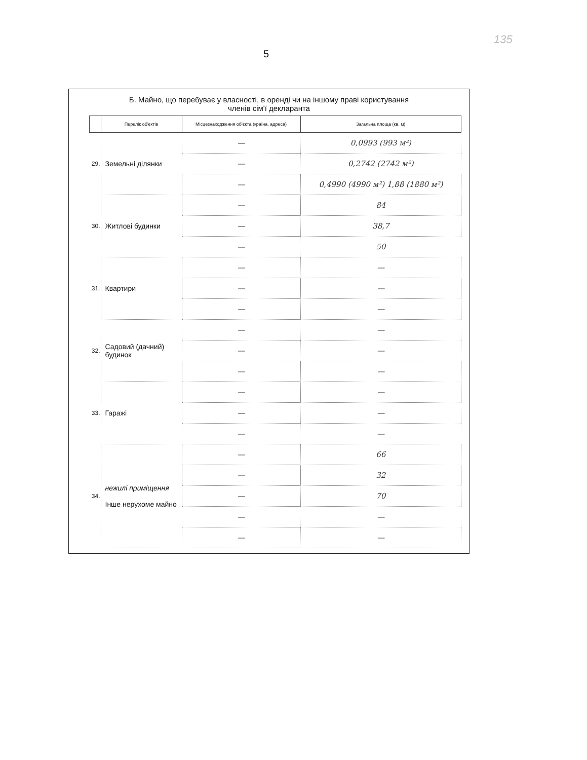135
5
Б. Майно, що перебуває у власності, в оренді чи на іншому праві користування
членів сім'ї декларанта
| | Перелік об'єктів | Місцезнаходження об'єкта (країна, адреса) | Загальна площа (кв. м) |
| --- | --- | --- | --- |
| 29. | Земельні ділянки | — | 0,0993 (993 м²) |
| | | — | 0,2742 (2742 м²) |
| | | — | 0,4990 (4990 м²) 1,88 (1880 м²) |
| 30. | Житлові будинки | — | 84 |
| | | — | 38,7 |
| | | — | 50 |
| 31. | Квартири | — | — |
| | | — | — |
| | | — | — |
| 32. | Садовий (дачний) будинок | — | — |
| | | — | — |
| | | — | — |
| 33. | Гаражі | — | — |
| | | — | — |
| | | — | — |
| 34. | нежилі приміщення Інше нерухоме майно | — | 66 |
| | | — | 32 |
| | | — | 70 |
| | | — | — |
| | | — | — |